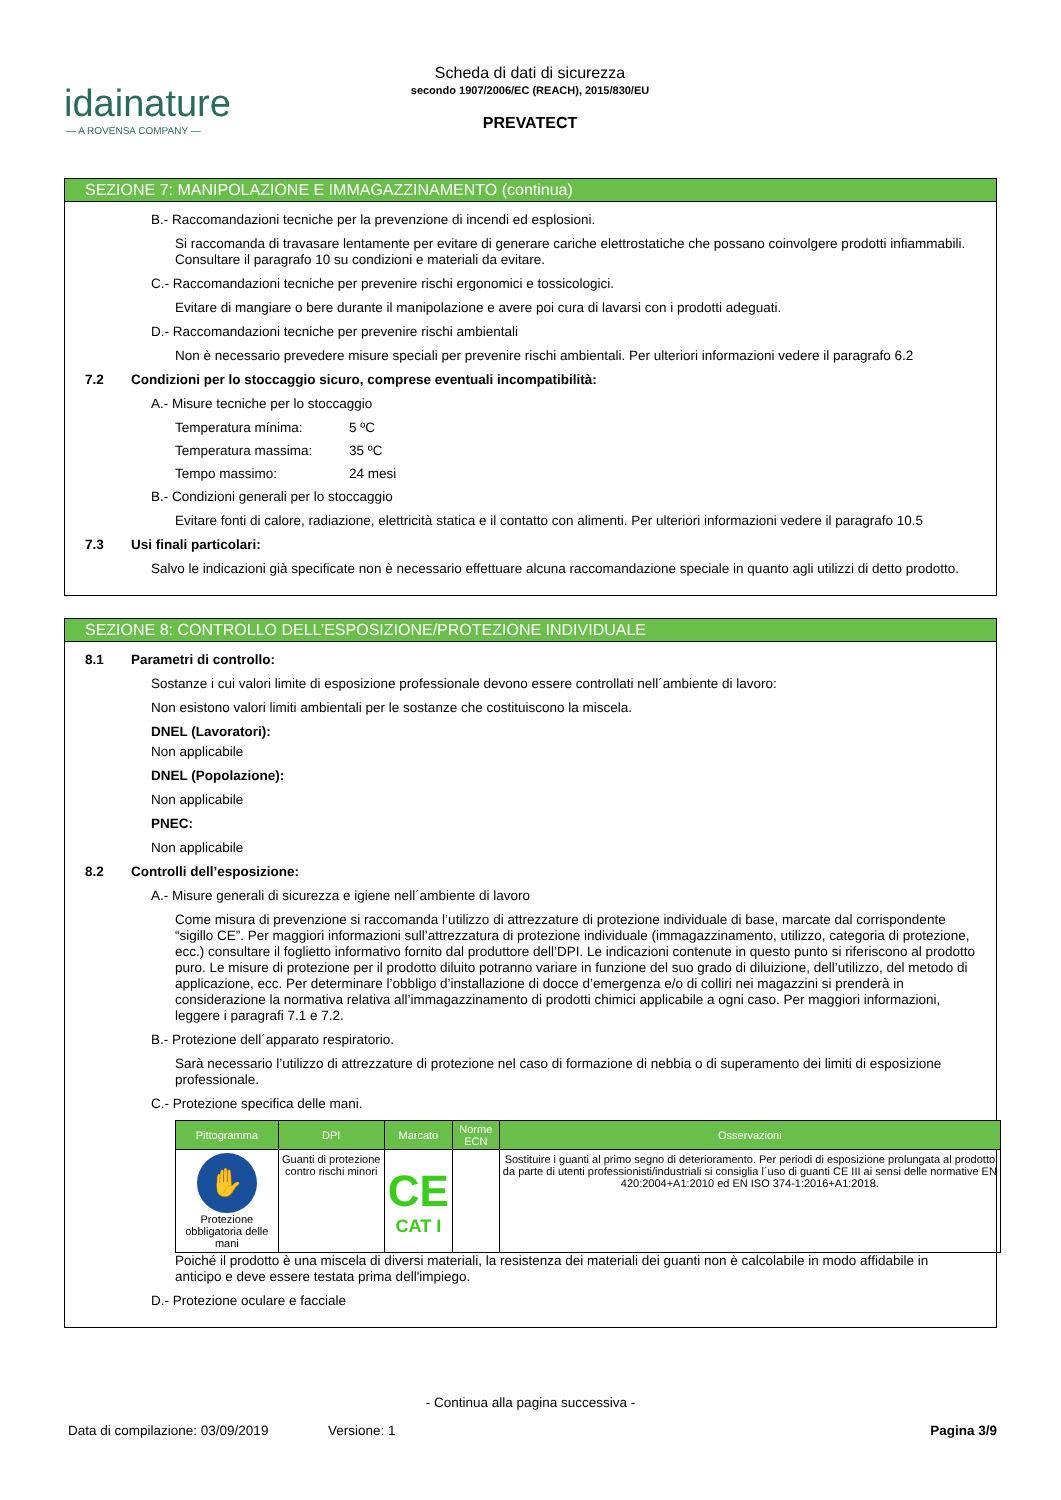idainature
— A ROVENSA COMPANY —
Scheda di dati di sicurezza
secondo 1907/2006/EC (REACH), 2015/830/EU
PREVATECT
SEZIONE 7: MANIPOLAZIONE E IMMAGAZZINAMENTO (continua)
B.- Raccomandazioni tecniche per la prevenzione di incendi ed esplosioni.
Si raccomanda di travasare lentamente per evitare di generare cariche elettrostatiche che possano coinvolgere prodotti infiammabili. Consultare il paragrafo 10 su condizioni e materiali da evitare.
C.- Raccomandazioni tecniche per prevenire rischi ergonomici e tossicologici.
Evitare di mangiare o bere durante il manipolazione e avere poi cura di lavarsi con i prodotti adeguati.
D.- Raccomandazioni tecniche per prevenire rischi ambientali
Non è necessario prevedere misure speciali per prevenire rischi ambientali. Per ulteriori informazioni vedere il paragrafo 6.2
7.2 Condizioni per lo stoccaggio sicuro, comprese eventuali incompatibilità:
A.- Misure tecniche per lo stoccaggio
Temperatura mínima: 5 ºC
Temperatura massima: 35 ºC
Tempo massimo: 24 mesi
B.- Condizioni generali per lo stoccaggio
Evitare fonti di calore, radiazione, elettricità statica e il contatto con alimenti. Per ulteriori informazioni vedere il paragrafo 10.5
7.3 Usi finali particolari:
Salvo le indicazioni già specificate non è necessario effettuare alcuna raccomandazione speciale in quanto agli utilizzi di detto prodotto.
SEZIONE 8: CONTROLLO DELL’ESPOSIZIONE/PROTEZIONE INDIVIDUALE
8.1 Parametri di controllo:
Sostanze i cui valori limite di esposizione professionale devono essere controllati nell´ambiente di lavoro:
Non esistono valori limiti ambientali per le sostanze che costituiscono la miscela.
DNEL (Lavoratori):
Non applicabile
DNEL (Popolazione):
Non applicabile
PNEC:
Non applicabile
8.2 Controlli dell’esposizione:
A.- Misure generali di sicurezza e igiene nell´ambiente di lavoro
Come misura di prevenzione si raccomanda l’utilizzo di attrezzature di protezione individuale di base, marcate dal corrispondente “sigillo CE”. Per maggiori informazioni sull’attrezzatura di protezione individuale (immagazzinamento, utilizzo, categoria di protezione, ecc.) consultare il foglietto informativo fornito dal produttore dell’DPI. Le indicazioni contenute in questo punto si riferiscono al prodotto puro. Le misure di protezione per il prodotto diluito potranno variare in funzione del suo grado di diluizione, dell’utilizzo, del metodo di applicazione, ecc. Per determinare l’obbligo d’installazione di docce d’emergenza e/o di colliri nei magazzini si prenderà in considerazione la normativa relativa all’immagazzinamento di prodotti chimici applicabile a ogni caso. Per maggiori informazioni, leggere i paragrafi 7.1 e 7.2.
B.- Protezione dell´apparato respiratorio.
Sarà necessario l’utilizzo di attrezzature di protezione nel caso di formazione di nebbia o di superamento dei limiti di esposizione professionale.
C.- Protezione specifica delle mani.
| Pittogramma | DPI | Marcato | Norme ECN | Osservazioni |
| --- | --- | --- | --- | --- |
| ✋ Protezione obbligatoria delle mani | Guanti di protezione contro rischi minori | CE CAT I | | Sostituire i guanti al primo segno di deterioramento. Per periodi di esposizione prolungata al prodotto da parte di utenti professionisti/industriali si consiglia l´uso di guanti CE III ai sensi delle normative EN 420:2004+A1:2010 ed EN ISO 374-1:2016+A1:2018. |
Poiché il prodotto è una miscela di diversi materiali, la resistenza dei materiali dei guanti non è calcolabile in modo affidabile in anticipo e deve essere testata prima dell'impiego.
D.- Protezione oculare e facciale
- Continua alla pagina successiva -
Data di compilazione: 03/09/2019 Versione: 1 Pagina 3/9